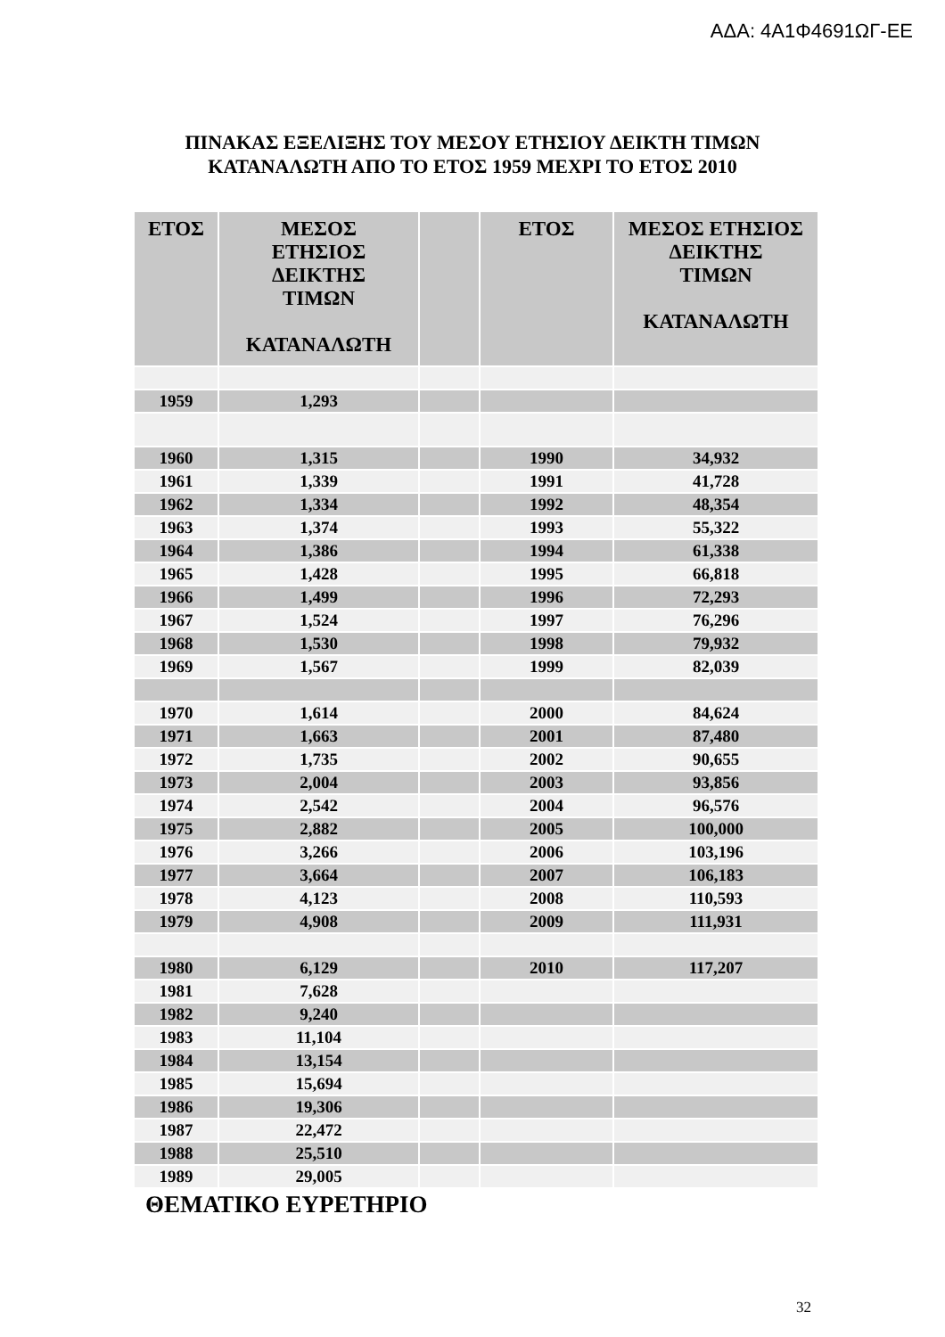ΑΔΑ: 4Α1Φ4691ΩΓ-ΕΕ
ΠΙΝΑΚΑΣ ΕΞΕΛΙΞΗΣ ΤΟΥ ΜΕΣΟΥ ΕΤΗΣΙΟΥ ΔΕΙΚΤΗ ΤΙΜΩΝ
ΚΑΤΑΝΑΛΩΤΗ ΑΠΟ ΤΟ ΕΤΟΣ 1959 ΜΕΧΡΙ ΤΟ ΕΤΟΣ 2010
| ΕΤΟΣ | ΜΕΣΟΣ ΕΤΗΣΙΟΣ ΔΕΙΚΤΗΣ ΤΙΜΩΝ ΚΑΤΑΝΑΛΩΤΗ | | ΕΤΟΣ | ΜΕΣΟΣ ΕΤΗΣΙΟΣ ΔΕΙΚΤΗΣ ΤΙΜΩΝ ΚΑΤΑΝΑΛΩΤΗ |
| --- | --- | --- | --- | --- |
| 1959 | 1,293 | | | |
| 1960 | 1,315 | | 1990 | 34,932 |
| 1961 | 1,339 | | 1991 | 41,728 |
| 1962 | 1,334 | | 1992 | 48,354 |
| 1963 | 1,374 | | 1993 | 55,322 |
| 1964 | 1,386 | | 1994 | 61,338 |
| 1965 | 1,428 | | 1995 | 66,818 |
| 1966 | 1,499 | | 1996 | 72,293 |
| 1967 | 1,524 | | 1997 | 76,296 |
| 1968 | 1,530 | | 1998 | 79,932 |
| 1969 | 1,567 | | 1999 | 82,039 |
| 1970 | 1,614 | | 2000 | 84,624 |
| 1971 | 1,663 | | 2001 | 87,480 |
| 1972 | 1,735 | | 2002 | 90,655 |
| 1973 | 2,004 | | 2003 | 93,856 |
| 1974 | 2,542 | | 2004 | 96,576 |
| 1975 | 2,882 | | 2005 | 100,000 |
| 1976 | 3,266 | | 2006 | 103,196 |
| 1977 | 3,664 | | 2007 | 106,183 |
| 1978 | 4,123 | | 2008 | 110,593 |
| 1979 | 4,908 | | 2009 | 111,931 |
| 1980 | 6,129 | | 2010 | 117,207 |
| 1981 | 7,628 | | | |
| 1982 | 9,240 | | | |
| 1983 | 11,104 | | | |
| 1984 | 13,154 | | | |
| 1985 | 15,694 | | | |
| 1986 | 19,306 | | | |
| 1987 | 22,472 | | | |
| 1988 | 25,510 | | | |
| 1989 | 29,005 | | | |
ΘΕΜΑΤΙΚΟ ΕΥΡΕΤΗΡΙΟ
32